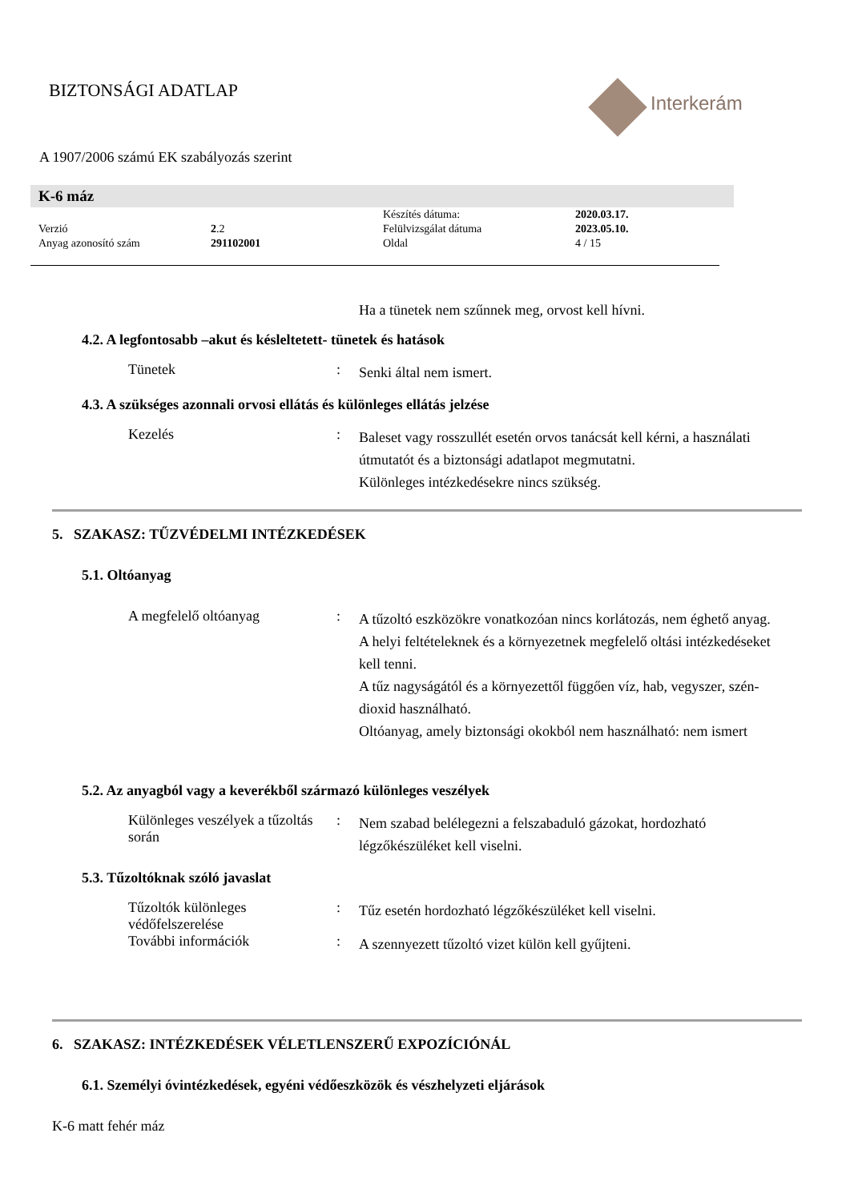Interkerám
BIZTONSÁGI ADATLAP
A 1907/2006 számú EK szabályozás szerint
K-6 máz
| | | Készítés dátuma: | 2020.03.17. |
| Verzió | 2 .2 | Felülvizsgálat dátuma | 2023.05.10. |
| Anyag azonosító szám | 291102001 | Oldal | 4 / 15 |
Ha a tünetek nem szűnnek meg, orvost kell hívni.
4.2. A legfontosabb –akut és késleltetett- tünetek és hatások
Tünetek :
Senki által nem ismert.
4.3. A szükséges azonnali orvosi ellátás és különleges ellátás jelzése
Kezelés :
Baleset vagy rosszullét esetén orvos tanácsát kell kérni, a használati útmutatót és a biztonsági adatlapot megmutatni.
Különleges intézkedésekre nincs szükség.
5. SZAKASZ: TŰZVÉDELMI INTÉZKEDÉSEK
5.1. Oltóanyag
A megfelelő oltóanyag :
A tűzoltó eszközökre vonatkozóan nincs korlátozás, nem éghető anyag.
A helyi feltételeknek és a környezetnek megfelelő oltási intézkedéseket kell tenni.
A tűz nagyságától és a környezettől függően víz, hab, vegyszer, szén-dioxid használható.
Oltóanyag, amely biztonsági okokból nem használható: nem ismert
5.2. Az anyagból vagy a keverékből származó különleges veszélyek
Különleges veszélyek a tűzoltás során
:
Nem szabad belélegezni a felszabaduló gázokat, hordozható légzőkészüléket kell viselni.
5.3. Tűzoltóknak szóló javaslat
Tűzoltók különleges védőfelszerelése
:
Tűz esetén hordozható légzőkészüléket kell viselni.
További információk :
A szennyezett tűzoltó vizet külön kell gyűjteni.
6. SZAKASZ: INTÉZKEDÉSEK VÉLETLENSZERŰ EXPOZÍCIÓNÁL
6.1. Személyi óvintézkedések, egyéni védőeszközök és vészhelyzeti eljárások
K-6 matt fehér máz